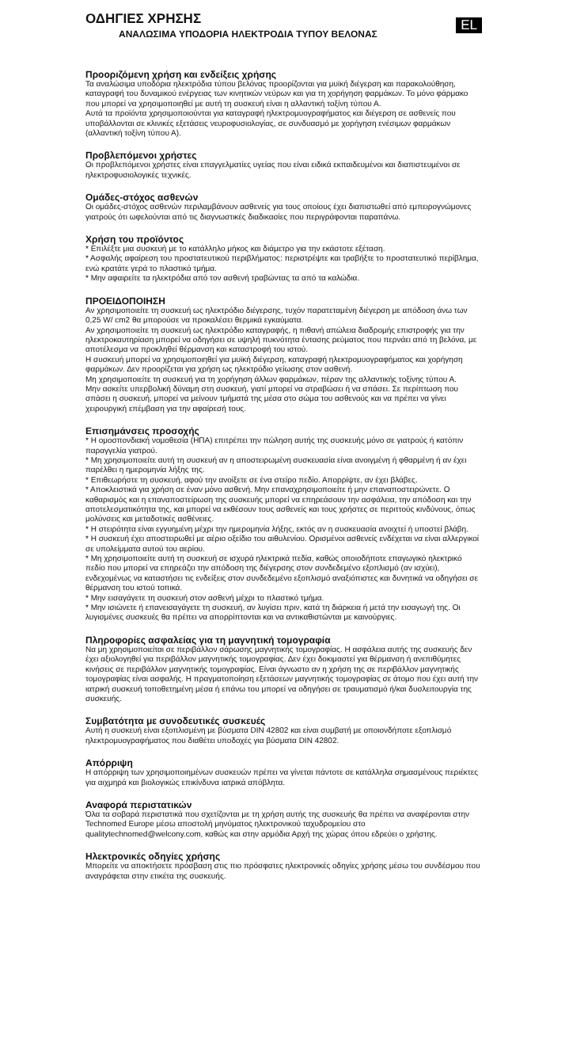EL
ΟΔΗΓΙΕΣ ΧΡΗΣΗΣ
ΑΝΑΛΩΣΙΜΑ ΥΠΟΔΟΡΙΑ ΗΛΕΚΤΡΟΔΙΑ ΤΥΠΟΥ ΒΕΛΟΝΑΣ
Προοριζόμενη χρήση και ενδείξεις χρήσης
Τα αναλώσιμα υποδόρια ηλεκτρόδια τύπου βελόνας προορίζονται για μυϊκή διέγερση και παρακολούθηση, καταγραφή του δυναμικού ενέργειας των κινητικών νεύρων και για τη χορήγηση φαρμάκων. Το μόνο φάρμακο που μπορεί να χρησιμοποιηθεί με αυτή τη συσκευή είναι η αλλαντική τοξίνη τύπου Α.
Αυτά τα προϊόντα χρησιμοποιούνται για καταγραφή ηλεκτρομυογραφήματος και διέγερση σε ασθενείς που υποβάλλονται σε κλινικές εξετάσεις νευροφυσιολογίας, σε συνδυασμό με χορήγηση ενέσιμων φαρμάκων (αλλαντική τοξίνη τύπου Α).
Προβλεπόμενοι χρήστες
Οι προβλεπόμενοι χρήστες είναι επαγγελματίες υγείας που είναι ειδικά εκπαιδευμένοι και διαπιστευμένοι σε ηλεκτροφυσιολογικές τεχνικές.
Ομάδες-στόχος ασθενών
Οι ομάδες-στόχος ασθενών περιλαμβάνουν ασθενείς για τους οποίους έχει διαπιστωθεί από εμπειρογνώμονες γιατρούς ότι ωφελούνται από τις διαγνωστικές διαδικασίες που περιγράφονται παραπάνω.
Χρήση του προϊόντος
* Επιλέξτε μια συσκευή με το κατάλληλο μήκος και διάμετρο για την εκάστοτε εξέταση.
* Ασφαλής αφαίρεση του προστατευτικού περιβλήματος: περιστρέψτε και τραβήξτε το προστατευτικό περίβλημα, ενώ κρατάτε γερά το πλαστικό τμήμα.
* Μην αφαιρείτε τα ηλεκτρόδια από τον ασθενή τραβώντας τα από τα καλώδια.
ΠΡΟΕΙΔΟΠΟΙΗΣΗ
Αν χρησιμοποιείτε τη συσκευή ως ηλεκτρόδιο διέγερσης, τυχόν παρατεταμένη διέγερση με απόδοση άνω των 0,25 W/ cm2 θα μπορούσε να προκαλέσει θερμικά εγκαύματα.
Αν χρησιμοποιείτε τη συσκευή ως ηλεκτρόδιο καταγραφής, η πιθανή απώλεια διαδρομής επιστροφής για την ηλεκτροκαυτηρίαση μπορεί να οδηγήσει σε υψηλή πυκνότητα έντασης ρεύματος που περνάει από τη βελόνα, με αποτέλεσμα να προκληθεί θέρμανση και καταστροφή του ιστού.
Η συσκευή μπορεί να χρησιμοποιηθεί για μυϊκή διέγερση, καταγραφή ηλεκτρομυογραφήματος και χορήγηση φαρμάκων. Δεν προορίζεται για χρήση ως ηλεκτρόδιο γείωσης στον ασθενή.
Μη χρησιμοποιείτε τη συσκευή για τη χορήγηση άλλων φαρμάκων, πέραν της αλλαντικής τοξίνης τύπου Α.
Μην ασκείτε υπερβολική δύναμη στη συσκευή, γιατί μπορεί να στραβώσει ή να σπάσει. Σε περίπτωση που σπάσει η συσκευή, μπορεί να μείνουν τμήματά της μέσα στο σώμα του ασθενούς και να πρέπει να γίνει χειρουργική επέμβαση για την αφαίρεσή τους.
Επισημάνσεις προσοχής
* Η ομοσπονδιακή νομοθεσία (ΗΠΑ) επιτρέπει την πώληση αυτής της συσκευής μόνο σε γιατρούς ή κατόπιν παραγγελία γιατρού.
* Μη χρησιμοποιείτε αυτή τη συσκευή αν η αποστειρωμένη συσκευασία είναι ανοιγμένη ή φθαρμένη ή αν έχει παρέλθει η ημερομηνία λήξης της.
* Επιθεωρήστε τη συσκευή, αφού την ανοίξετε σε ένα στείρο πεδίο. Απορρίψτε, αν έχει βλάβες.
* Αποκλειστικά για χρήση σε έναν μόνο ασθενή. Μην επαναχρησιμοποιείτε ή μην επαναποστειρώνετε. Ο καθαρισμός και η επαναποστείρωση της συσκευής μπορεί να επηρεάσουν την ασφάλεια, την απόδοση και την αποτελεσματικότητα της, και μπορεί να εκθέσουν τους ασθενείς και τους χρήστες σε περιττούς κινδύνους, όπως μολύνσεις και μεταδοτικές ασθένειες.
* Η στειρότητα είναι εγγυημένη μέχρι την ημερομηνία λήξης, εκτός αν η συσκευασία ανοιχτεί ή υποστεί βλάβη.
* Η συσκευή έχει αποστειρωθεί με αέριο οξείδιο του αιθυλενίου. Ορισμένοι ασθενείς ενδέχεται να είναι αλλεργικοί σε υπολείμματα αυτού του αερίου.
* Μη χρησιμοποιείτε αυτή τη συσκευή σε ισχυρά ηλεκτρικά πεδία, καθώς οποιοδήποτε επαγωγικό ηλεκτρικό πεδίο που μπορεί να επηρεάζει την απόδοση της διέγερσης στον συνδεδεμένο εξοπλισμό (αν ισχύει), ενδεχομένως να καταστήσει τις ενδείξεις στον συνδεδεμένο εξοπλισμό αναξιόπιστες και δυνητικά να οδηγήσει σε θέρμανση του ιστού τοπικά.
* Μην εισαγάγετε τη συσκευή στον ασθενή μέχρι το πλαστικό τμήμα.
* Μην ισιώνετε ή επανεισαγάγετε τη συσκευή, αν λυγίσει πριν, κατά τη διάρκεια ή μετά την εισαγωγή της. Οι λυγισμένες συσκευές θα πρέπει να απορρίπτονται και να αντικαθιστώνται με καινούργιες.
Πληροφορίες ασφαλείας για τη μαγνητική τομογραφία
Να μη χρησιμοποιείται σε περιβάλλον σάρωσης μαγνητικής τομογραφίας. Η ασφάλεια αυτής της συσκευής δεν έχει αξιολογηθεί για περιβάλλον μαγνητικής τομογραφίας. Δεν έχει δοκιμαστεί για θέρμανση ή ανεπιθύμητες κινήσεις σε περιβάλλον μαγνητικής τομογραφίας. Είναι άγνωστο αν η χρήση της σε περιβάλλον μαγνητικής τομογραφίας είναι ασφαλής. Η πραγματοποίηση εξετάσεων μαγνητικής τομογραφίας σε άτομο που έχει αυτή την ιατρική συσκευή τοποθετημένη μέσα ή επάνω του μπορεί να οδηγήσει σε τραυματισμό ή/και δυσλειτουργία της συσκευής.
Συμβατότητα με συνοδευτικές συσκευές
Αυτή η συσκευή είναι εξοπλισμένη με βύσματα DIN 42802 και είναι συμβατή με οποιονδήποτε εξοπλισμό ηλεκτρομυογραφήματος που διαθέτει υποδοχές για βύσματα DIN 42802.
Απόρριψη
Η απόρριψη των χρησιμοποιημένων συσκευών πρέπει να γίνεται πάντοτε σε κατάλληλα σημασμένους περιέκτες για αιχμηρά και βιολογικώς επικίνδυνα ιατρικά απόβλητα.
Αναφορά περιστατικών
Όλα τα σοβαρά περιστατικά που σχετίζονται με τη χρήση αυτής της συσκευής θα πρέπει να αναφέρονται στην Technomed Europe μέσω αποστολή μηνύματος ηλεκτρονικού ταχυδρομείου στο qualitytechnomed@welcony.com, καθώς και στην αρμόδια Αρχή της χώρας όπου εδρεύει ο χρήστης.
Ηλεκτρονικές οδηγίες χρήσης
Μπορείτε να αποκτήσετε πρόσβαση στις πιο πρόσφατες ηλεκτρονικές οδηγίες χρήσης μέσω του συνδέσμου που αναγράφεται στην ετικέτα της συσκευής.